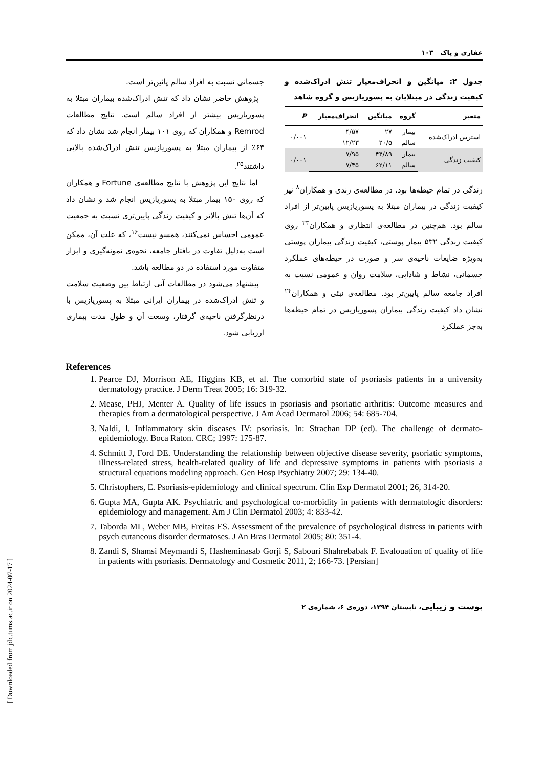غفاری و پاک ۱۰۳
جدول ۲: میانگین و انحراف‌معیار تنش ادراک‌شده و کیفیت زندگی در مبتلایان به پسوریازیس و گروه شاهد
| متغیر | گروه | میانگین | انحراف‌معیار | P |
| --- | --- | --- | --- | --- |
| استرس ادراک‌شده | بیمار | ۲۷ | ۴/۵۷ | ۰/۰۰۱ |
| | سالم | ۲۰/۵ | ۱۲/۲۳ | |
| کیفیت زندگی | بیمار | ۴۴/۸۹ | ۷/۹۵ | ۰/۰۰۱ |
| | سالم | ۶۲/۱۱ | ۷/۴۵ | |
زندگی در تمام حیطه‌ها بود. در مطالعه‌ی زندی و همکاران<sup>۸</sup> نیز کیفیت زندگی در بیماران مبتلا به پسوریازیس پایین‌تر از افراد سالم بود. هم‌چنین در مطالعه‌ی انتظاری و همکاران<sup>۲۳</sup> روی کیفیت زندگی ۵۳۲ بیمار پوستی، کیفیت زندگی بیماران پوستی به‌ویژه ضایعات ناحیه‌ی سر و صورت در حیطه‌های عملکرد جسمانی، نشاط و شادابی، سلامت روان و عمومی نسبت به افراد جامعه سالم پایین‌تر بود. مطالعه‌ی نبئی و همکاران<sup>۲۴</sup> نشان داد کیفیت زندگی بیماران پسوریازیس در تمام حیطه‌ها به‌جز عملکرد
جسمانی نسبت به افراد سالم پائین‌تر است.
پژوهش حاضر نشان داد که تنش ادراک‌شده بیماران مبتلا به پسوریازیس بیشتر از افراد سالم است. نتایج مطالعات Remrod و همکاران که روی ۱۰۱ بیمار انجام شد نشان داد که ۶۳٪ از بیماران مبتلا به پسوریازیس تنش ادراک‌شده بالایی داشتند<sup>۲۵</sup>.
اما نتایج این پژوهش با نتایج مطالعه‌ی Fortune و همکاران که روی ۱۵۰ بیمار مبتلا به پسوریازیس انجام شد و نشان داد که آن‌ها تنش بالاتر و کیفیت زندگی پایین‌تری نسبت به جمعیت عمومی احساس نمی‌کنند، همسو نیست<sup>۱۶</sup>، که علت آن، ممکن است به‌دلیل تفاوت در بافتار جامعه، نحوه‌ی نمونه‌گیری و ابزار متفاوت مورد استفاده در دو مطالعه باشد.
پیشنهاد می‌شود در مطالعات آتی ارتباط بین وضعیت سلامت و تنش ادراک‌شده در بیماران ایرانی مبتلا به پسوریازیس با درنظرگرفتن ناحیه‌ی گرفتار، وسعت آن و طول مدت بیماری ارزیابی شود.
References
1. Pearce DJ, Morrison AE, Higgins KB, et al. The comorbid state of psoriasis patients in a university dermatology practice. J Derm Treat 2005; 16: 319-32.
2. Mease, PHJ, Menter A. Quality of life issues in psoriasis and psoriatic arthritis: Outcome measures and therapies from a dermatological perspective. J Am Acad Dermatol 2006; 54: 685-704.
3. Naldi, l. Inflammatory skin diseases IV: psoriasis. In: Strachan DP (ed). The challenge of dermato-epidemiology. Boca Raton. CRC; 1997: 175-87.
4. Schmitt J, Ford DE. Understanding the relationship between objective disease severity, psoriatic symptoms, illness-related stress, health-related quality of life and depressive symptoms in patients with psoriasis a structural equations modeling approach. Gen Hosp Psychiatry 2007; 29: 134-40.
5. Christophers, E. Psoriasis-epidemiology and clinical spectrum. Clin Exp Dermatol 2001; 26, 314-20.
6. Gupta MA, Gupta AK. Psychiatric and psychological co-morbidity in patients with dermatologic disorders: epidemiology and management. Am J Clin Dermatol 2003; 4: 833-42.
7. Taborda ML, Weber MB, Freitas ES. Assessment of the prevalence of psychological distress in patients with psych cutaneous disorder dermatoses. J An Bras Dermatol 2005; 80: 351-4.
8. Zandi S, Shamsi Meymandi S, Hasheminasab Gorji S, Sabouri Shahrebabak F. Evalouation of quality of life in patients with psoriasis. Dermatology and Cosmetic 2011, 2; 166-73. [Persian]
پوست و زیبایی، تابستان ۱۳۹۴، دوره‌ی ۶، شماره‌ی ۲
[ Downloaded from jdc.tums.ac.ir on 2024-07-17 ]